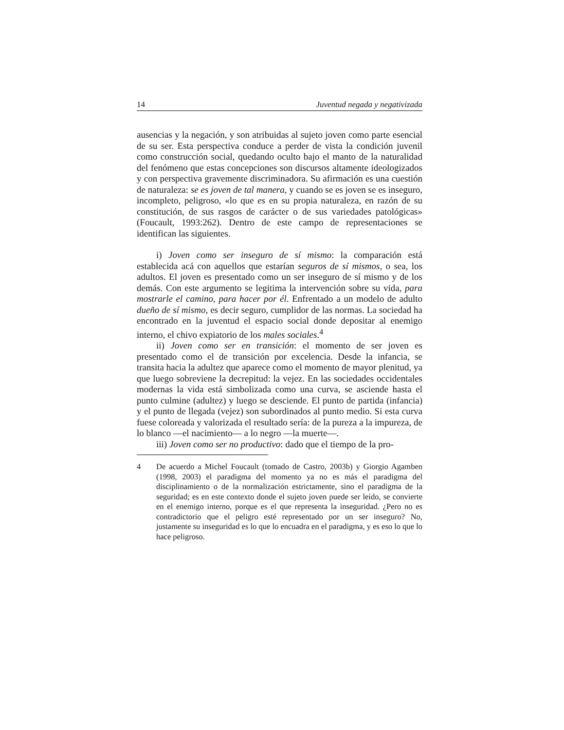14 Juventud negada y negativizada
ausencias y la negación, y son atribuidas al sujeto joven como parte esencial de su ser. Esta perspectiva conduce a perder de vista la condición juvenil como construcción social, quedando oculto bajo el manto de la naturalidad del fenómeno que estas concepciones son discursos altamente ideologizados y con perspectiva gravemente discriminadora. Su afirmación es una cuestión de naturaleza: se es joven de tal manera, y cuando se es joven se es inseguro, incompleto, peligroso, «lo que es en su propia naturaleza, en razón de su constitución, de sus rasgos de carácter o de sus variedades patológicas» (Foucault, 1993:262). Dentro de este campo de representaciones se identifican las siguientes.
i) Joven como ser inseguro de sí mismo: la comparación está establecida acá con aquellos que estarían seguros de sí mismos, o sea, los adultos. El joven es presentado como un ser inseguro de sí mismo y de los demás. Con este argumento se legitima la intervención sobre su vida, para mostrarle el camino, para hacer por él. Enfrentado a un modelo de adulto dueño de sí mismo, es decir seguro, cumplidor de las normas. La sociedad ha encontrado en la juventud el espacio social donde depositar al enemigo interno, el chivo expiatorio de los males sociales.<sup>4</sup>
ii) Joven como ser en transición: el momento de ser joven es presentado como el de transición por excelencia. Desde la infancia, se transita hacia la adultez que aparece como el momento de mayor plenitud, ya que luego sobreviene la decrepitud: la vejez. En las sociedades occidentales modernas la vida está simbolizada como una curva, se asciende hasta el punto culmine (adultez) y luego se desciende. El punto de partida (infancia) y el punto de llegada (vejez) son subordinados al punto medio. Si esta curva fuese coloreada y valorizada el resultado sería: de la pureza a la impureza, de lo blanco —el nacimiento— a lo negro —la muerte—.
iii) Joven como ser no productivo: dado que el tiempo de la pro-
4 De acuerdo a Michel Foucault (tomado de Castro, 2003b) y Giorgio Agamben (1998, 2003) el paradigma del momento ya no es más el paradigma del disciplinamiento o de la normalización estrictamente, sino el paradigma de la seguridad; es en este contexto donde el sujeto joven puede ser leído, se convierte en el enemigo interno, porque es el que representa la inseguridad. ¿Pero no es contradictorio que el peligro esté representado por un ser inseguro? No, justamente su inseguridad es lo que lo encuadra en el paradigma, y es eso lo que lo hace peligroso.